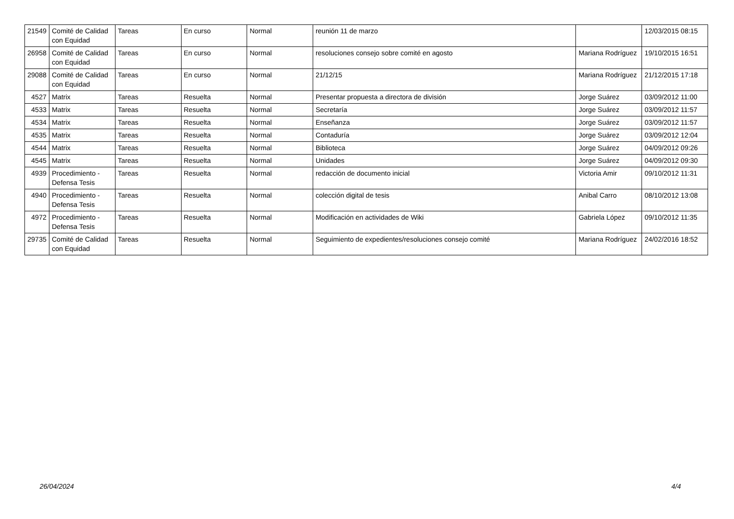| 21549 | Comité de Calidad con Equidad | Tareas | En curso | Normal | reunión 11 de marzo | | 12/03/2015 08:15 |
| 26958 | Comité de Calidad con Equidad | Tareas | En curso | Normal | resoluciones consejo sobre comité en agosto | Mariana Rodríguez | 19/10/2015 16:51 |
| 29088 | Comité de Calidad con Equidad | Tareas | En curso | Normal | 21/12/15 | Mariana Rodríguez | 21/12/2015 17:18 |
| 4527 | Matrix | Tareas | Resuelta | Normal | Presentar propuesta a directora de división | Jorge Suárez | 03/09/2012 11:00 |
| 4533 | Matrix | Tareas | Resuelta | Normal | Secretaría | Jorge Suárez | 03/09/2012 11:57 |
| 4534 | Matrix | Tareas | Resuelta | Normal | Enseñanza | Jorge Suárez | 03/09/2012 11:57 |
| 4535 | Matrix | Tareas | Resuelta | Normal | Contaduría | Jorge Suárez | 03/09/2012 12:04 |
| 4544 | Matrix | Tareas | Resuelta | Normal | Biblioteca | Jorge Suárez | 04/09/2012 09:26 |
| 4545 | Matrix | Tareas | Resuelta | Normal | Unidades | Jorge Suárez | 04/09/2012 09:30 |
| 4939 | Procedimiento - Defensa Tesis | Tareas | Resuelta | Normal | redacción de documento inicial | Victoria Amir | 09/10/2012 11:31 |
| 4940 | Procedimiento - Defensa Tesis | Tareas | Resuelta | Normal | colección digital de tesis | Anibal Carro | 08/10/2012 13:08 |
| 4972 | Procedimiento - Defensa Tesis | Tareas | Resuelta | Normal | Modificación en actividades de Wiki | Gabriela López | 09/10/2012 11:35 |
| 29735 | Comité de Calidad con Equidad | Tareas | Resuelta | Normal | Seguimiento de expedientes/resoluciones consejo comité | Mariana Rodríguez | 24/02/2016 18:52 |
26/04/2024 4/4